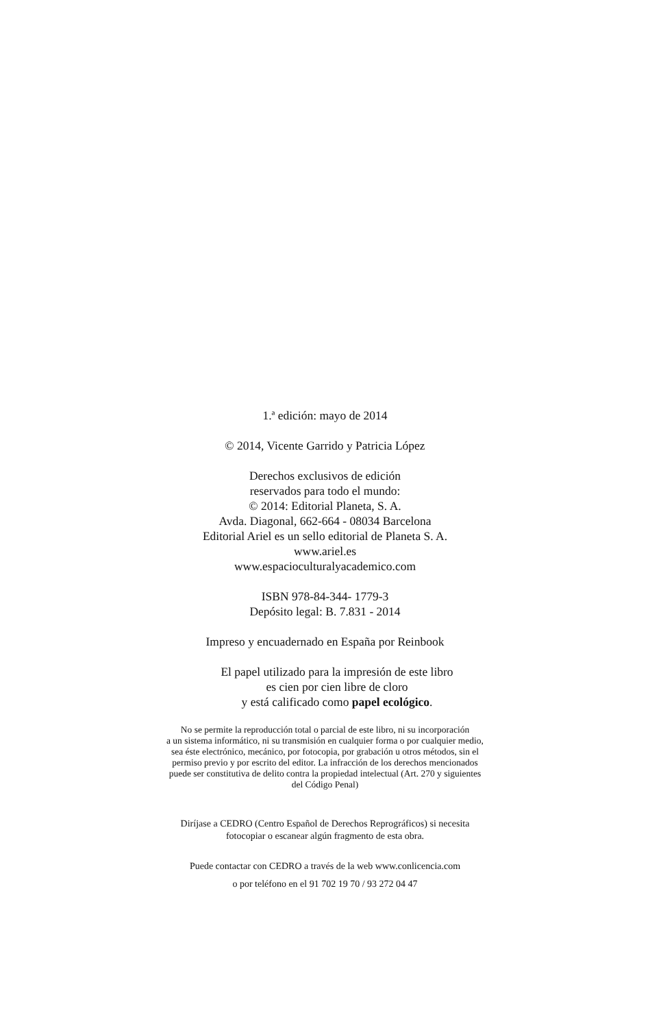1.ª edición: mayo de 2014
© 2014, Vicente Garrido y Patricia López
Derechos exclusivos de edición
reservados para todo el mundo:
© 2014: Editorial Planeta, S. A.
Avda. Diagonal, 662-664 - 08034 Barcelona
Editorial Ariel es un sello editorial de Planeta S. A.
www.ariel.es
www.espacioculturalyacademico.com
ISBN 978-84-344- 1779-3
Depósito legal: B. 7.831 - 2014
Impreso y encuadernado en España por Reinbook
El papel utilizado para la impresión de este libro
es cien por cien libre de cloro
y está calificado como papel ecológico.
No se permite la reproducción total o parcial de este libro, ni su incorporación
a un sistema informático, ni su transmisión en cualquier forma o por cualquier medio,
sea éste electrónico, mecánico, por fotocopia, por grabación u otros métodos, sin el
permiso previo y por escrito del editor. La infracción de los derechos mencionados
puede ser constitutiva de delito contra la propiedad intelectual (Art. 270 y siguientes
del Código Penal)
Diríjase a CEDRO (Centro Español de Derechos Reprográficos) si necesita
fotocopiar o escanear algún fragmento de esta obra.
Puede contactar con CEDRO a través de la web www.conlicencia.com
o por teléfono en el 91 702 19 70 / 93 272 04 47